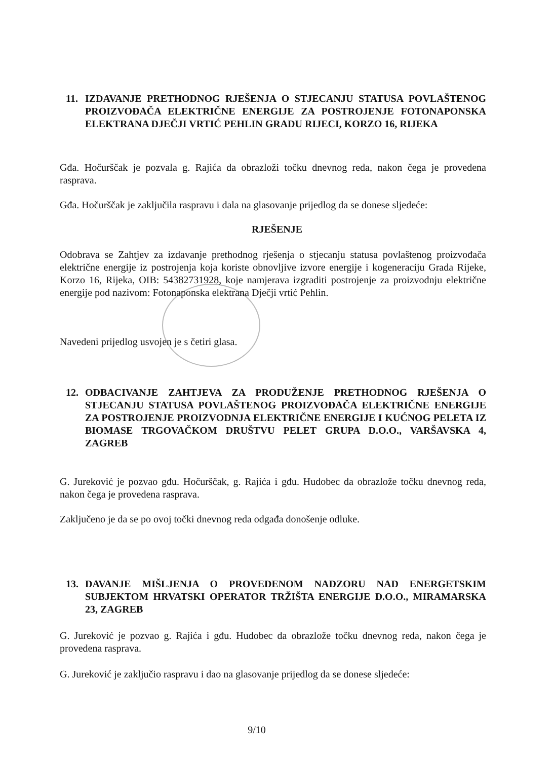11. IZDAVANJE PRETHODNOG RJEŠENJA O STJECANJU STATUSA POVLAŠTENOG PROIZVOĐAČA ELEKTRIČNE ENERGIJE ZA POSTROJENJE FOTONAPONSKA ELEKTRANA DJEČJI VRTIĆ PEHLIN GRADU RIJECI, KORZO 16, RIJEKA
Gđa. Hočurščak je pozvala g. Rajića da obrazloži točku dnevnog reda, nakon čega je provedena rasprava.
Gđa. Hočurščak je zaključila raspravu i dala na glasovanje prijedlog da se donese sljedeće:
RJEŠENJE
Odobrava se Zahtjev za izdavanje prethodnog rješenja o stjecanju statusa povlaštenog proizvođača električne energije iz postrojenja koja koriste obnovljive izvore energije i kogeneraciju Grada Rijeke, Korzo 16, Rijeka, OIB: 54382731928, koje namjerava izgraditi postrojenje za proizvodnju električne energije pod nazivom: Fotonaponska elektrana Dječji vrtić Pehlin.
Navedeni prijedlog usvojen je s četiri glasa.
12. ODBACIVANJE ZAHTJEVA ZA PRODUŽENJE PRETHODNOG RJEŠENJA O STJECANJU STATUSA POVLAŠTENOG PROIZVOĐAČA ELEKTRIČNE ENERGIJE ZA POSTROJENJE PROIZVODNJA ELEKTRIČNE ENERGIJE I KUĆNOG PELETA IZ BIOMASE TRGOVAČKOM DRUŠTVU PELET GRUPA D.O.O., VARŠAVSKA 4, ZAGREB
G. Jureković je pozvao gđu. Hočurščak, g. Rajića i gđu. Hudobec da obrazlože točku dnevnog reda, nakon čega je provedena rasprava.
Zaključeno je da se po ovoj točki dnevnog reda odgađa donošenje odluke.
13. DAVANJE MIŠLJENJA O PROVEDENOM NADZORU NAD ENERGETSKIM SUBJEKTOM HRVATSKI OPERATOR TRŽIŠTA ENERGIJE D.O.O., MIRAMARSKA 23, ZAGREB
G. Jureković je pozvao g. Rajića i gđu. Hudobec da obrazlože točku dnevnog reda, nakon čega je provedena rasprava.
G. Jureković je zaključio raspravu i dao na glasovanje prijedlog da se donese sljedeće:
9/10